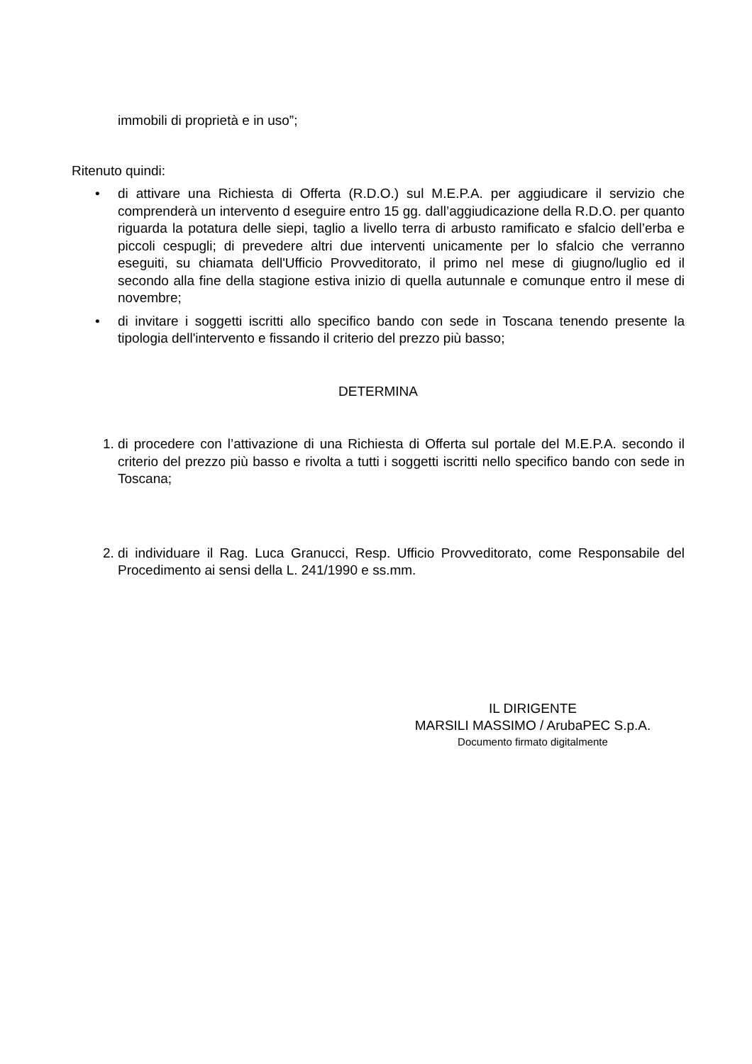immobili di proprietà e in uso”;
Ritenuto quindi:
• di attivare una Richiesta di Offerta (R.D.O.) sul M.E.P.A. per aggiudicare il servizio che comprenderà un intervento d eseguire entro 15 gg. dall’aggiudicazione della R.D.O. per quanto riguarda la potatura delle siepi, taglio a livello terra di arbusto ramificato e sfalcio dell’erba e piccoli cespugli; di prevedere altri due interventi unicamente per lo sfalcio che verranno eseguiti, su chiamata dell'Ufficio Provveditorato, il primo nel mese di giugno/luglio ed il secondo alla fine della stagione estiva inizio di quella autunnale e comunque entro il mese di novembre;
• di invitare i soggetti iscritti allo specifico bando con sede in Toscana tenendo presente la tipologia dell'intervento e fissando il criterio del prezzo più basso;
DETERMINA
1. di procedere con l’attivazione di una Richiesta di Offerta sul portale del M.E.P.A. secondo il criterio del prezzo più basso e rivolta a tutti i soggetti iscritti nello specifico bando con sede in Toscana;
2. di individuare il Rag. Luca Granucci, Resp. Ufficio Provveditorato, come Responsabile del Procedimento ai sensi della L. 241/1990 e ss.mm.
IL DIRIGENTE
MARSILI MASSIMO / ArubaPEC S.p.A.
Documento firmato digitalmente